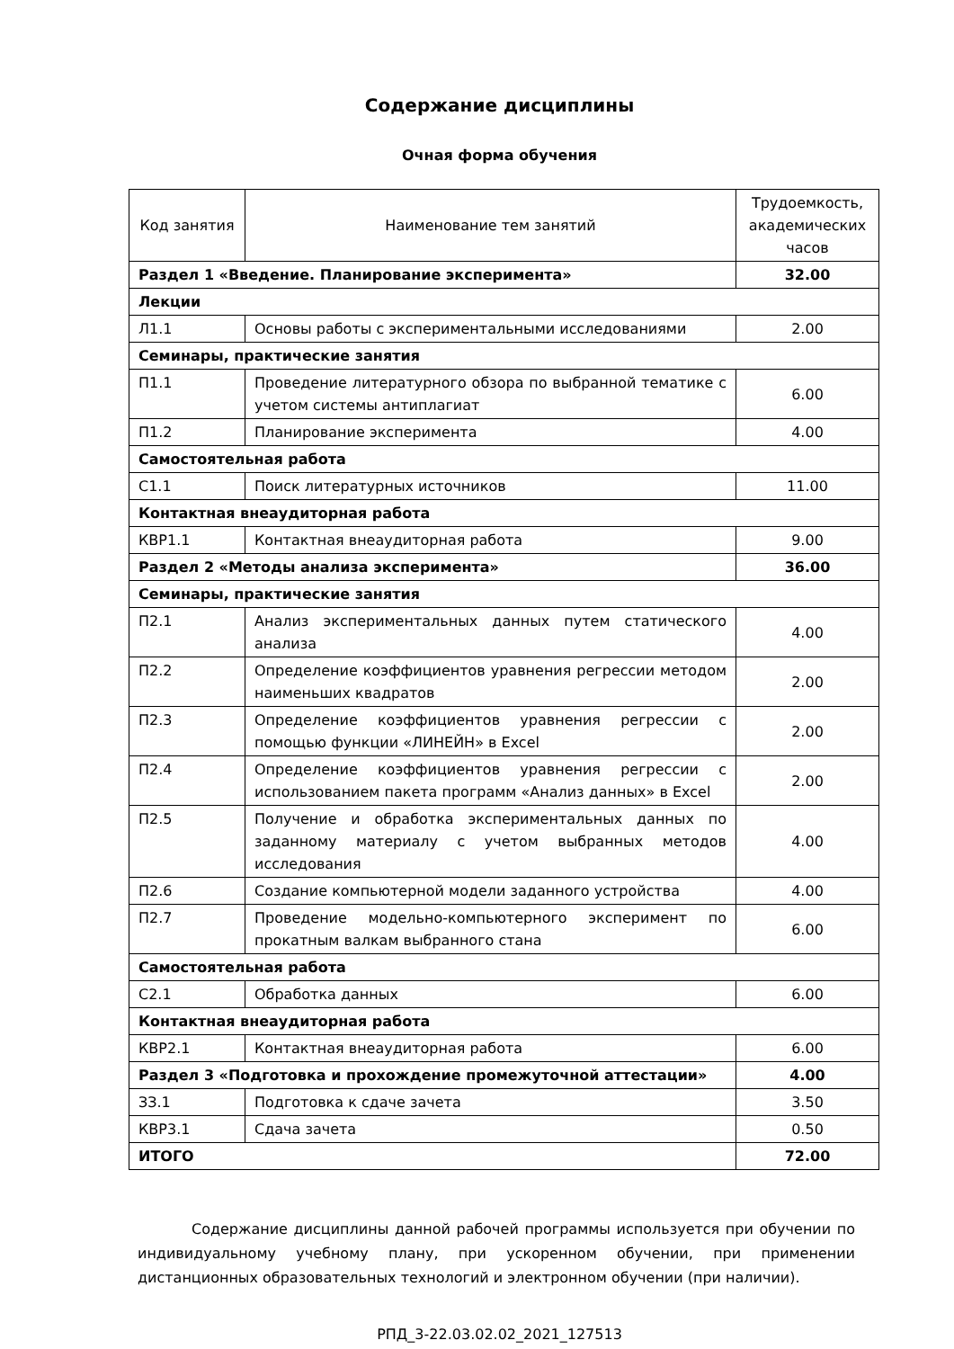Содержание дисциплины
Очная форма обучения
| Код занятия | Наименование тем занятий | Трудоемкость, академических часов |
| --- | --- | --- |
| Раздел 1 «Введение. Планирование эксперимента» | | 32.00 |
| Лекции | | |
| Л1.1 | Основы работы с экспериментальными исследованиями | 2.00 |
| Семинары, практические занятия | | |
| П1.1 | Проведение литературного обзора по выбранной тематике с учетом системы антиплагиат | 6.00 |
| П1.2 | Планирование эксперимента | 4.00 |
| Самостоятельная работа | | |
| С1.1 | Поиск литературных источников | 11.00 |
| Контактная внеаудиторная работа | | |
| КВР1.1 | Контактная внеаудиторная работа | 9.00 |
| Раздел 2 «Методы анализа эксперимента» | | 36.00 |
| Семинары, практические занятия | | |
| П2.1 | Анализ экспериментальных данных путем статического анализа | 4.00 |
| П2.2 | Определение коэффициентов уравнения регрессии методом наименьших квадратов | 2.00 |
| П2.3 | Определение коэффициентов уравнения регрессии с помощью функции «ЛИНЕЙН» в Excel | 2.00 |
| П2.4 | Определение коэффициентов уравнения регрессии с использованием пакета программ «Анализ данных» в Excel | 2.00 |
| П2.5 | Получение и обработка экспериментальных данных по заданному материалу с учетом выбранных методов исследования | 4.00 |
| П2.6 | Создание компьютерной модели заданного устройства | 4.00 |
| П2.7 | Проведение модельно-компьютерного эксперимент по прокатным валкам выбранного стана | 6.00 |
| Самостоятельная работа | | |
| С2.1 | Обработка данных | 6.00 |
| Контактная внеаудиторная работа | | |
| КВР2.1 | Контактная внеаудиторная работа | 6.00 |
| Раздел 3 «Подготовка и прохождение промежуточной аттестации» | | 4.00 |
| ЗЗ.1 | Подготовка к сдаче зачета | 3.50 |
| КВР3.1 | Сдача зачета | 0.50 |
| ИТОГО | | 72.00 |
Содержание дисциплины данной рабочей программы используется при обучении по индивидуальному учебному плану, при ускоренном обучении, при применении дистанционных образовательных технологий и электронном обучении (при наличии).
РПД_3-22.03.02.02_2021_127513